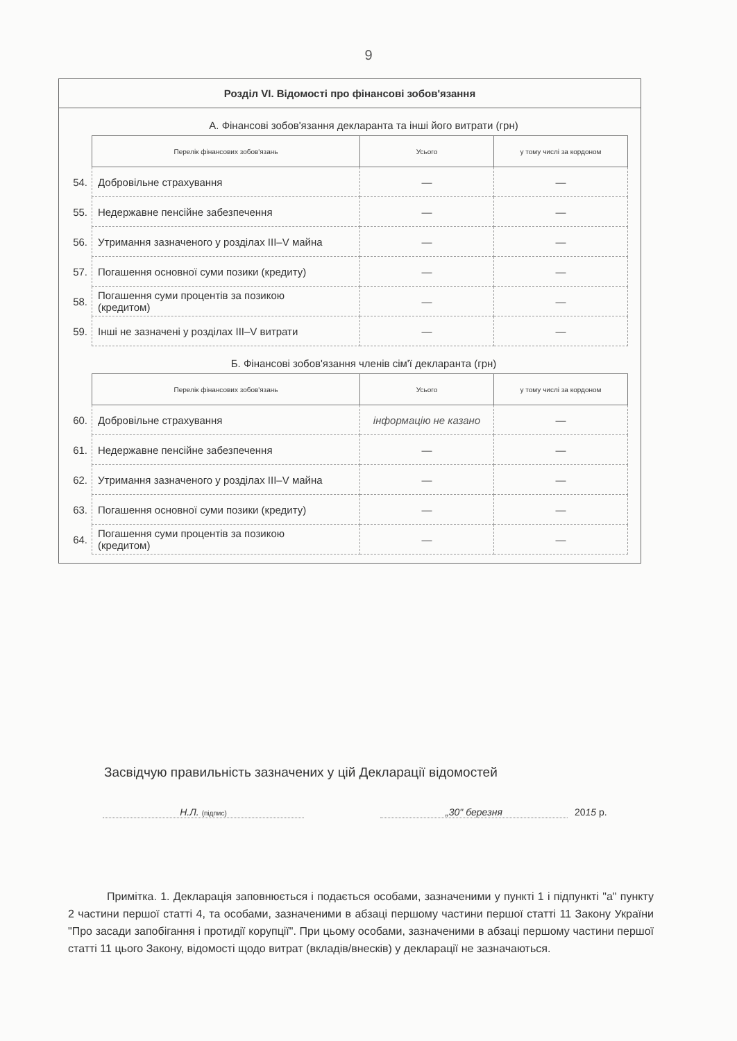9
Розділ VI. Відомості про фінансові зобов'язання
А. Фінансові зобов'язання декларанта та інші його витрати (грн)
| | Перелік фінансових зобов'язань | Усього | у тому числі за кордоном |
| 54. | Добровільне страхування | — | — |
| 55. | Недержавне пенсійне забезпечення | — | — |
| 56. | Утримання зазначеного у розділах III–V майна | — | — |
| 57. | Погашення основної суми позики (кредиту) | — | — |
| 58. | Погашення суми процентів за позикою (кредитом) | — | — |
| 59. | Інші не зазначені у розділах III–V витрати | — | — |
Б. Фінансові зобов'язання членів сім'ї декларанта (грн)
| | Перелік фінансових зобов'язань | Усього | у тому числі за кордоном |
| 60. | Добровільне страхування | інформацію не казано | — |
| 61. | Недержавне пенсійне забезпечення | — | — |
| 62. | Утримання зазначеного у розділах III–V майна | — | — |
| 63. | Погашення основної суми позики (кредиту) | — | — |
| 64. | Погашення суми процентів за позикою (кредитом) | — | — |
Засвідчую правильність зазначених у цій Декларації відомостей
Н.Л. (підпис)
„30" березня 2015 р.
Примітка. 1. Декларація заповнюється і подається особами, зазначеними у пункті 1 і підпункті "а" пункту 2 частини першої статті 4, та особами, зазначеними в абзаці першому частини першої статті 11 Закону України "Про засади запобігання і протидії корупції". При цьому особами, зазначеними в абзаці першому частини першої статті 11 цього Закону, відомості щодо витрат (вкладів/внесків) у декларації не зазначаються.